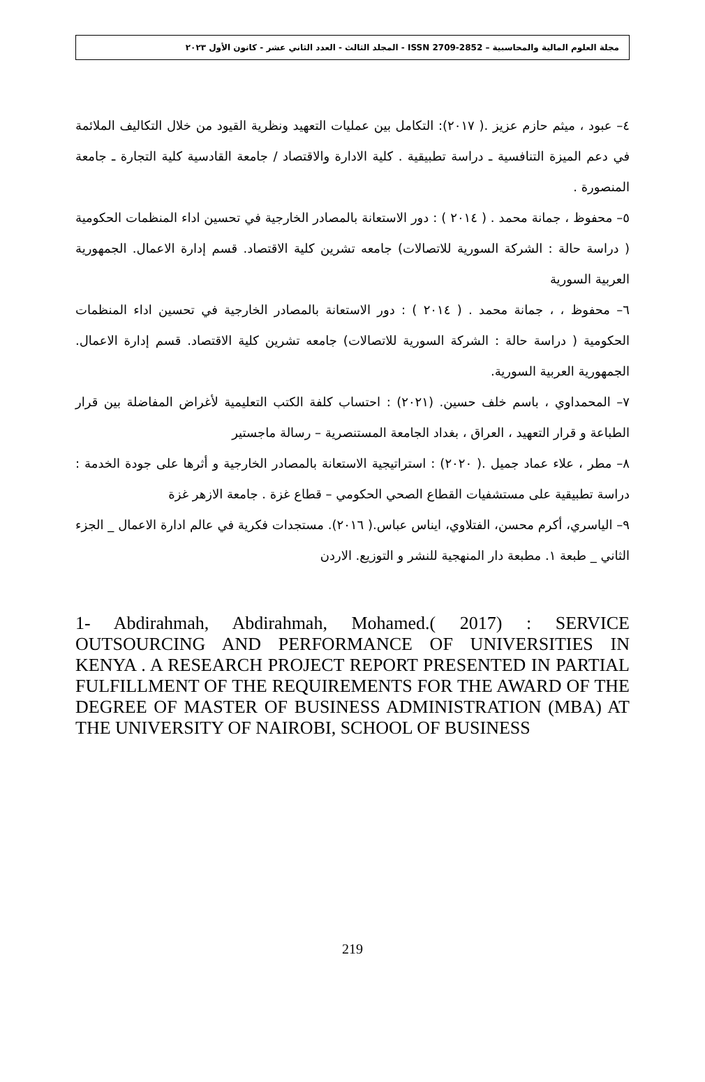مجلة العلوم المالية والمحاسبية – ISSN 2709-2852 - المجلد الثالث - العدد الثاني عشر - كانون الأول ٢٠٢٣
٤– عبود ، ميثم حازم عزيز .( ٢٠١٧): التكامل بين عمليات التعهيد ونظرية القيود من خلال التكاليف الملائمة في دعم الميزة التنافسية ـ دراسة تطبيقية . كلية الادارة والاقتصاد / جامعة القادسية كلية التجارة ـ جامعة المنصورة .
٥– محفوظ ، جمانة محمد . ( ٢٠١٤ ) : دور الاستعانة بالمصادر الخارجية في تحسين اداء المنظمات الحكومية ( دراسة حالة : الشركة السورية للاتصالات) جامعه تشرين كلية الاقتصاد. قسم إدارة الاعمال. الجمهورية العربية السورية
٦– محفوظ ، ، جمانة محمد . ( ٢٠١٤ ) : دور الاستعانة بالمصادر الخارجية في تحسين اداء المنظمات الحكومية ( دراسة حالة : الشركة السورية للاتصالات) جامعه تشرين كلية الاقتصاد. قسم إدارة الاعمال. الجمهورية العربية السورية.
٧– المحمداوي ، باسم خلف حسين. (٢٠٢١) : احتساب كلفة الكتب التعليمية لأغراض المفاضلة بين قرار الطباعة و قرار التعهيد ، العراق ، بغداد الجامعة المستنصرية – رسالة ماجستير
٨– مطر ، علاء عماد جميل .( ٢٠٢٠) : استراتيجية الاستعانة بالمصادر الخارجية و أثرها على جودة الخدمة : دراسة تطبيقية على مستشفيات القطاع الصحي الحكومي – قطاع غزة . جامعة الازهر غزة
٩– الياسري، أكرم محسن، الفتلاوي، ايناس عباس.( ٢٠١٦). مستجدات فكرية في عالم ادارة الاعمال _ الجزء الثاني _ طبعة ١. مطبعة دار المنهجية للنشر و التوزيع. الاردن
1- Abdirahmah, Abdirahmah, Mohamed.( 2017) : SERVICE OUTSOURCING AND PERFORMANCE OF UNIVERSITIES IN KENYA . A RESEARCH PROJECT REPORT PRESENTED IN PARTIAL FULFILLMENT OF THE REQUIREMENTS FOR THE AWARD OF THE DEGREE OF MASTER OF BUSINESS ADMINISTRATION (MBA) AT THE UNIVERSITY OF NAIROBI, SCHOOL OF BUSINESS
219